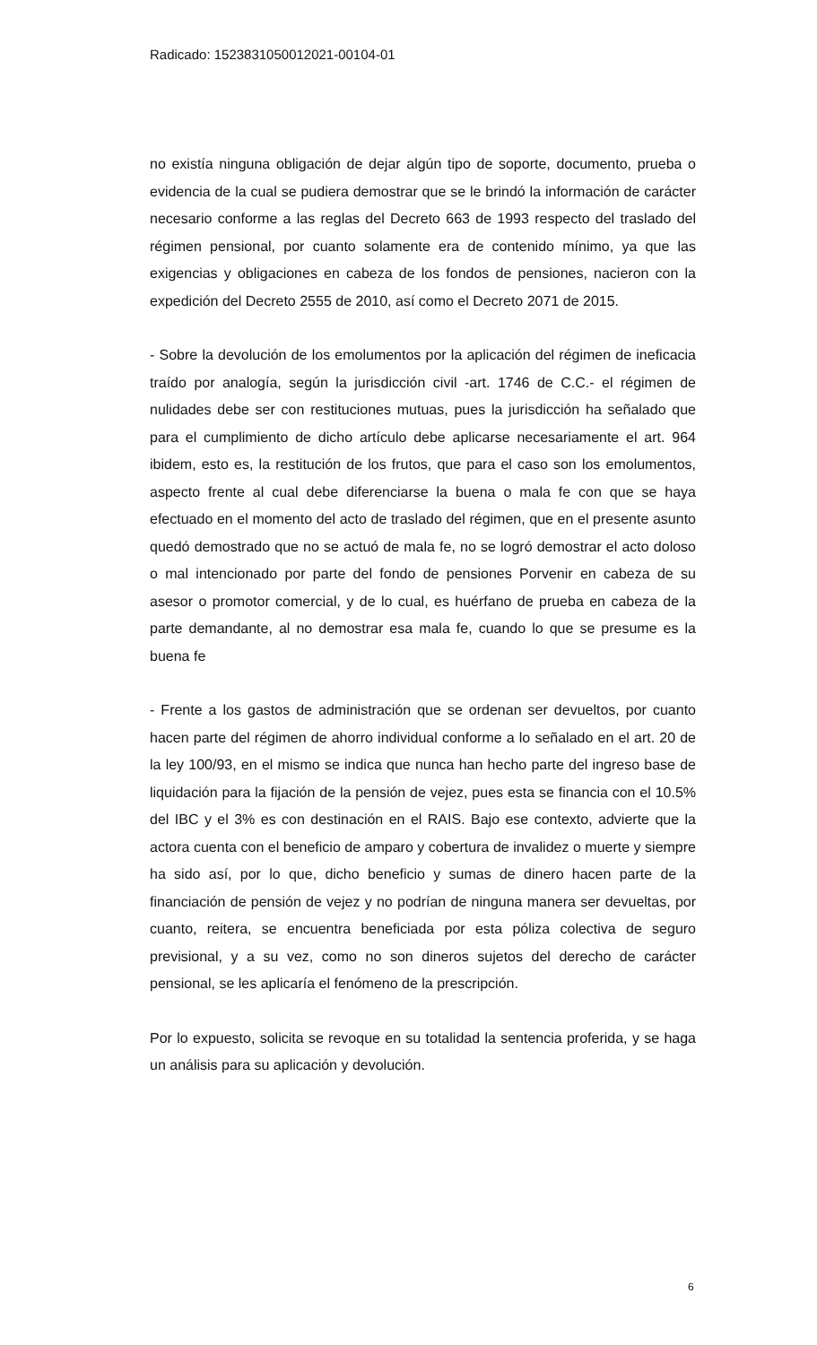Radicado: 1523831050012021-00104-01
no existía ninguna obligación de dejar algún tipo de soporte, documento, prueba o evidencia de la cual se pudiera demostrar que se le brindó la información de carácter necesario conforme a las reglas del Decreto 663 de 1993 respecto del traslado del régimen pensional, por cuanto solamente era de contenido mínimo, ya que las exigencias y obligaciones en cabeza de los fondos de pensiones, nacieron con la expedición del Decreto 2555 de 2010, así como el Decreto 2071 de 2015.
- Sobre la devolución de los emolumentos por la aplicación del régimen de ineficacia traído por analogía, según la jurisdicción civil -art. 1746 de C.C.- el régimen de nulidades debe ser con restituciones mutuas, pues la jurisdicción ha señalado que para el cumplimiento de dicho artículo debe aplicarse necesariamente el art. 964 ibidem, esto es, la restitución de los frutos, que para el caso son los emolumentos, aspecto frente al cual debe diferenciarse la buena o mala fe con que se haya efectuado en el momento del acto de traslado del régimen, que en el presente asunto quedó demostrado que no se actuó de mala fe, no se logró demostrar el acto doloso o mal intencionado por parte del fondo de pensiones Porvenir en cabeza de su asesor o promotor comercial, y de lo cual, es huérfano de prueba en cabeza de la parte demandante, al no demostrar esa mala fe, cuando lo que se presume es la buena fe
- Frente a los gastos de administración que se ordenan ser devueltos, por cuanto hacen parte del régimen de ahorro individual conforme a lo señalado en el art. 20 de la ley 100/93, en el mismo se indica que nunca han hecho parte del ingreso base de liquidación para la fijación de la pensión de vejez, pues esta se financia con el 10.5% del IBC y el 3% es con destinación en el RAIS. Bajo ese contexto, advierte que la actora cuenta con el beneficio de amparo y cobertura de invalidez o muerte y siempre ha sido así, por lo que, dicho beneficio y sumas de dinero hacen parte de la financiación de pensión de vejez y no podrían de ninguna manera ser devueltas, por cuanto, reitera, se encuentra beneficiada por esta póliza colectiva de seguro previsional, y a su vez, como no son dineros sujetos del derecho de carácter pensional, se les aplicaría el fenómeno de la prescripción.
Por lo expuesto, solicita se revoque en su totalidad la sentencia proferida, y se haga un análisis para su aplicación y devolución.
6